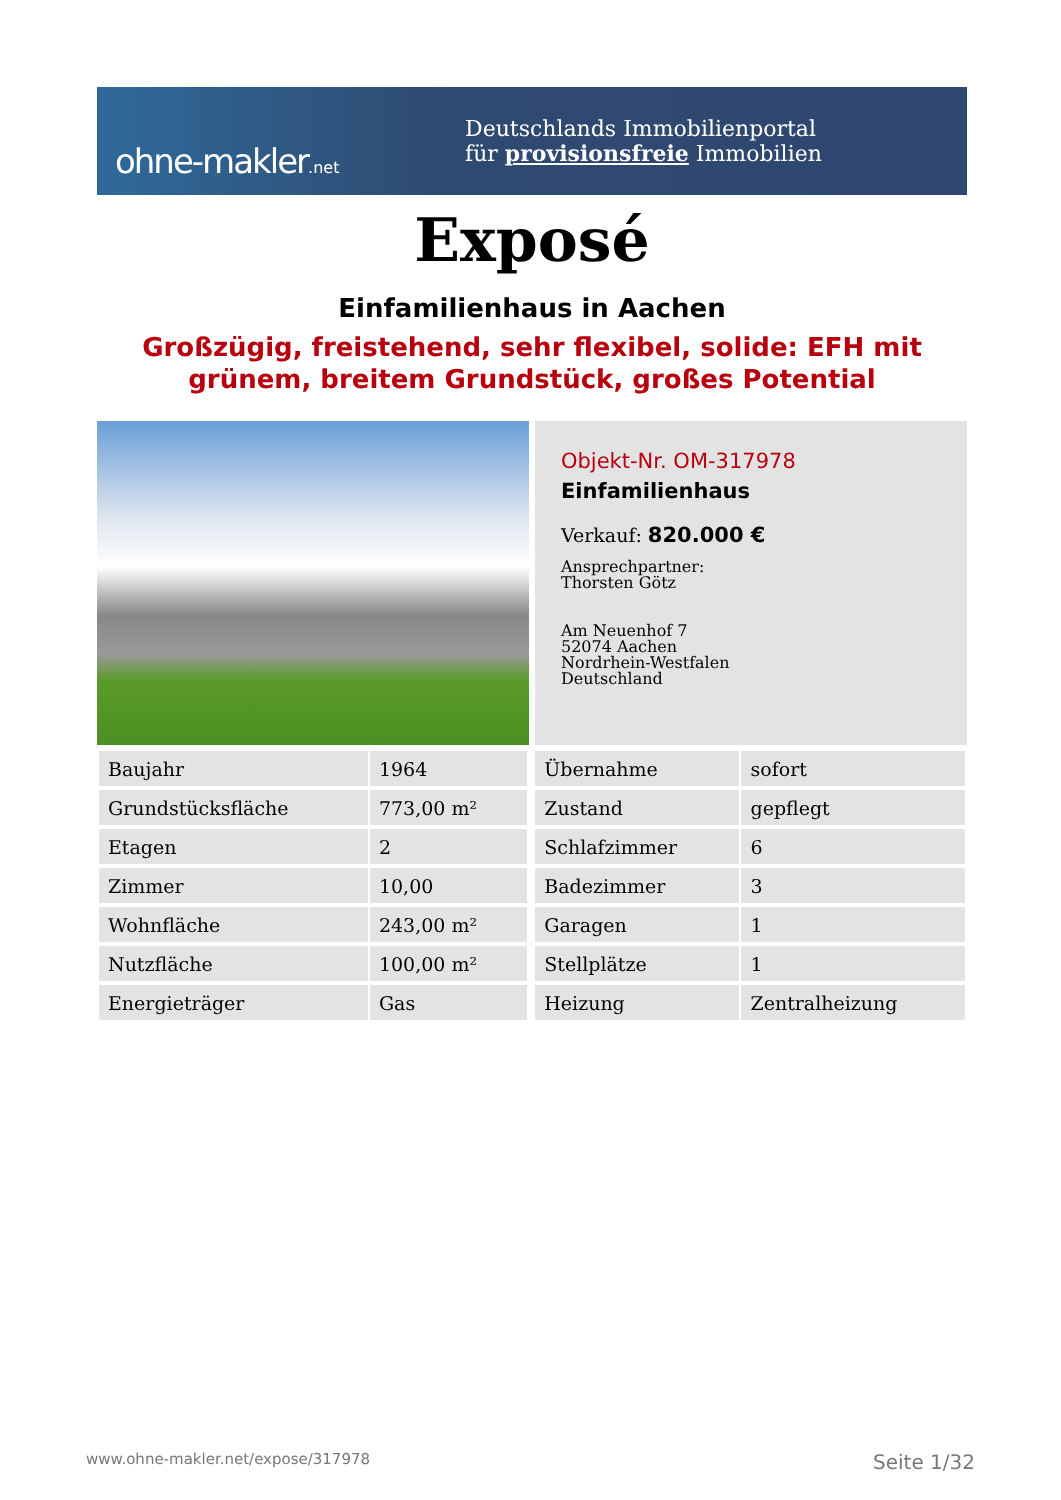ohne-makler.net
Deutschlands Immobilienportal
für provisionsfreie Immobilien
Exposé
Einfamilienhaus in Aachen
Großzügig, freistehend, sehr flexibel, solide: EFH mit grünem, breitem Grundstück, großes Potential
Objekt-Nr. OM-317978
Einfamilienhaus
Verkauf: 820.000 €
Ansprechpartner:
Thorsten Götz
Am Neuenhof 7
52074 Aachen
Nordrhein-Westfalen
Deutschland
| Baujahr | 1964 | | Übernahme | sofort |
| Grundstücksfläche | 773,00 m² | | Zustand | gepflegt |
| Etagen | 2 | | Schlafzimmer | 6 |
| Zimmer | 10,00 | | Badezimmer | 3 |
| Wohnfläche | 243,00 m² | | Garagen | 1 |
| Nutzfläche | 100,00 m² | | Stellplätze | 1 |
| Energieträger | Gas | | Heizung | Zentralheizung |
www.ohne-makler.net/expose/317978 Seite 1/32